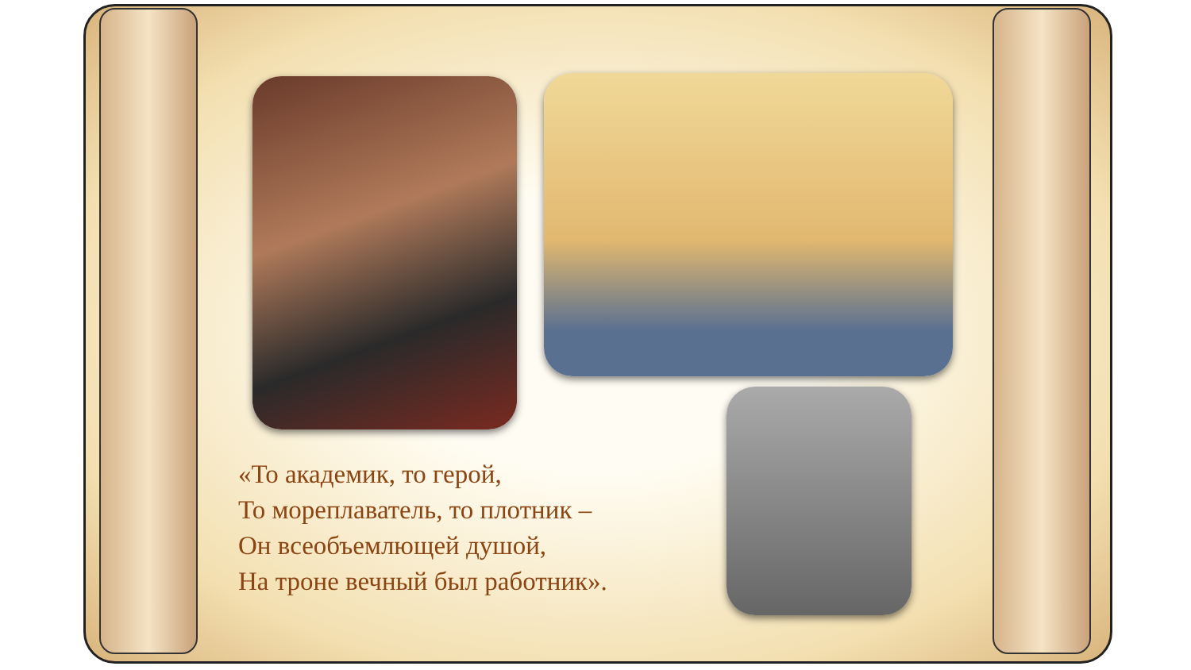«То академик, то герой,
То мореплаватель, то плотник –
Он всеобъемлющей душой,
На троне вечный был работник».